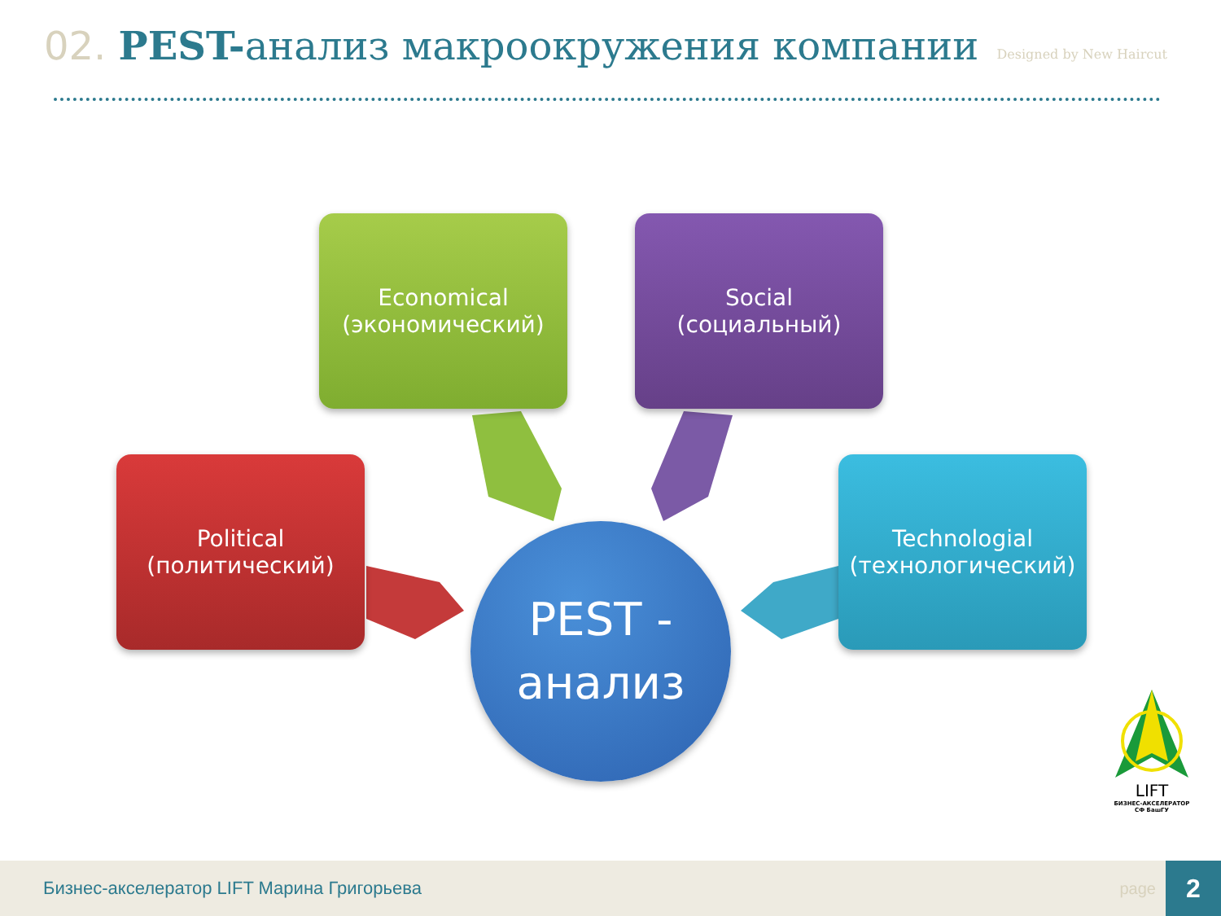02. PEST-анализ макроокружения компании
Designed by New Haircut
Economical
(экономический)
Social
(социальный)
Political
(политический)
Technologial
(технологический)
PEST -
анализ
LIFT
БИЗНЕС-АКСЕЛЕРАТОР
СФ БашГУ
Бизнес-акселератор LIFT Марина Григорьева
page
2